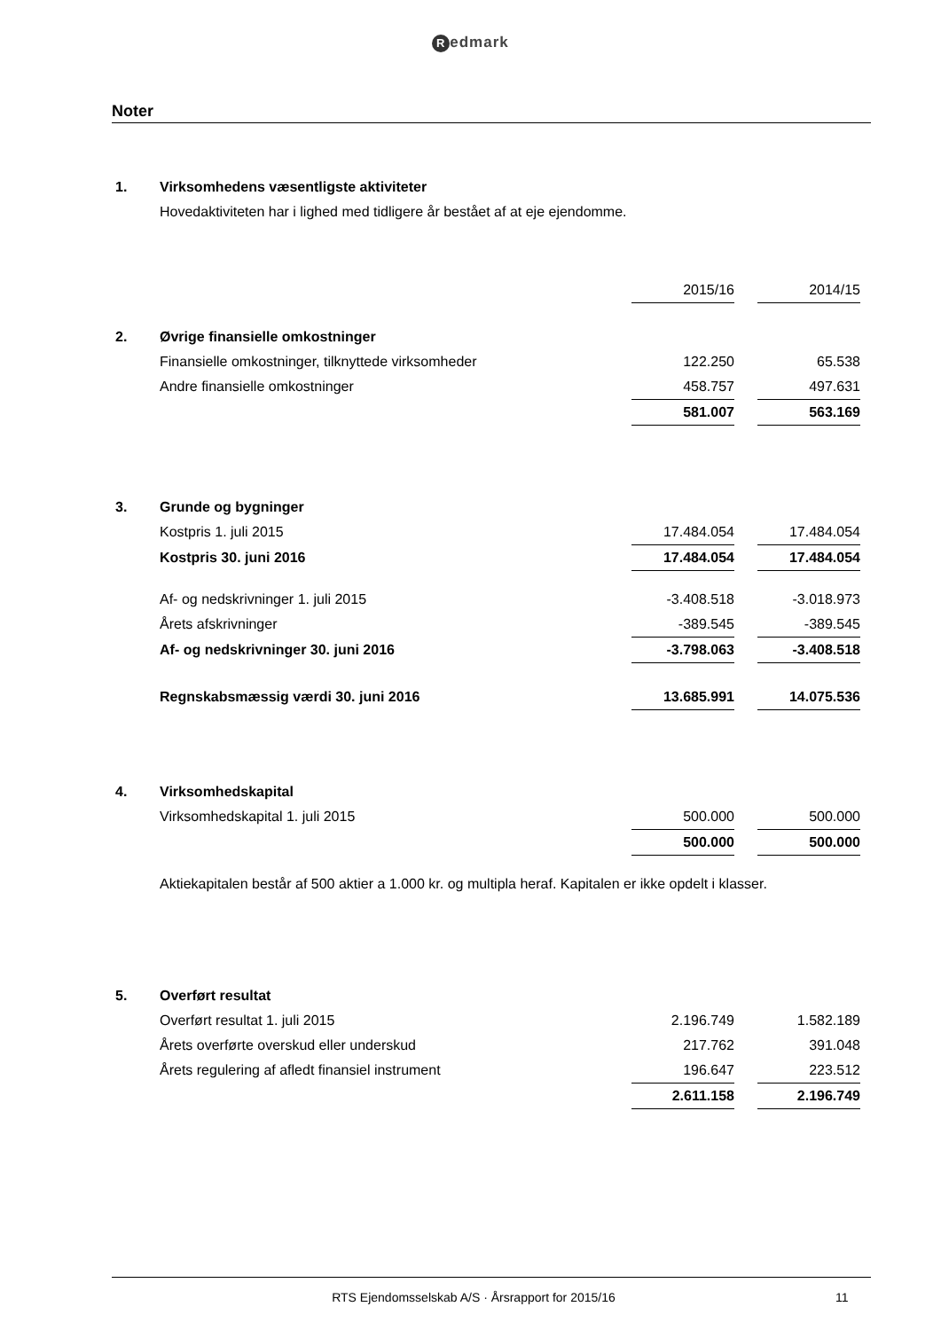Redmark
Noter
| 1. | Virksomhedens væsentligste aktiviteter |
| | Hovedaktiviteten har i lighed med tidligere år bestået af at eje ejendomme. |
| | | 2015/16 | | 2014/15 |
| 2. | Øvrige finansielle omkostninger | | | |
| | Finansielle omkostninger, tilknyttede virksomheder | 122.250 | | 65.538 |
| | Andre finansielle omkostninger | 458.757 | | 497.631 |
| | | 581.007 | | 563.169 |
| 3. | Grunde og bygninger | | | |
| | Kostpris 1. juli 2015 | 17.484.054 | | 17.484.054 |
| | Kostpris 30. juni 2016 | 17.484.054 | | 17.484.054 |
| | Af- og nedskrivninger 1. juli 2015 | -3.408.518 | | -3.018.973 |
| | Årets afskrivninger | -389.545 | | -389.545 |
| | Af- og nedskrivninger 30. juni 2016 | -3.798.063 | | -3.408.518 |
| | Regnskabsmæssig værdi 30. juni 2016 | 13.685.991 | | 14.075.536 |
| 4. | Virksomhedskapital | | | |
| | Virksomhedskapital 1. juli 2015 | 500.000 | | 500.000 |
| | | 500.000 | | 500.000 |
| | Aktiekapitalen består af 500 aktier a 1.000 kr. og multipla heraf. Kapitalen er ikke opdelt i klasser. | | | |
| 5. | Overført resultat | | | |
| | Overført resultat 1. juli 2015 | 2.196.749 | | 1.582.189 |
| | Årets overførte overskud eller underskud | 217.762 | | 391.048 |
| | Årets regulering af afledt finansiel instrument | 196.647 | | 223.512 |
| | | 2.611.158 | | 2.196.749 |
RTS Ejendomsselskab A/S · Årsrapport for 2015/16
11